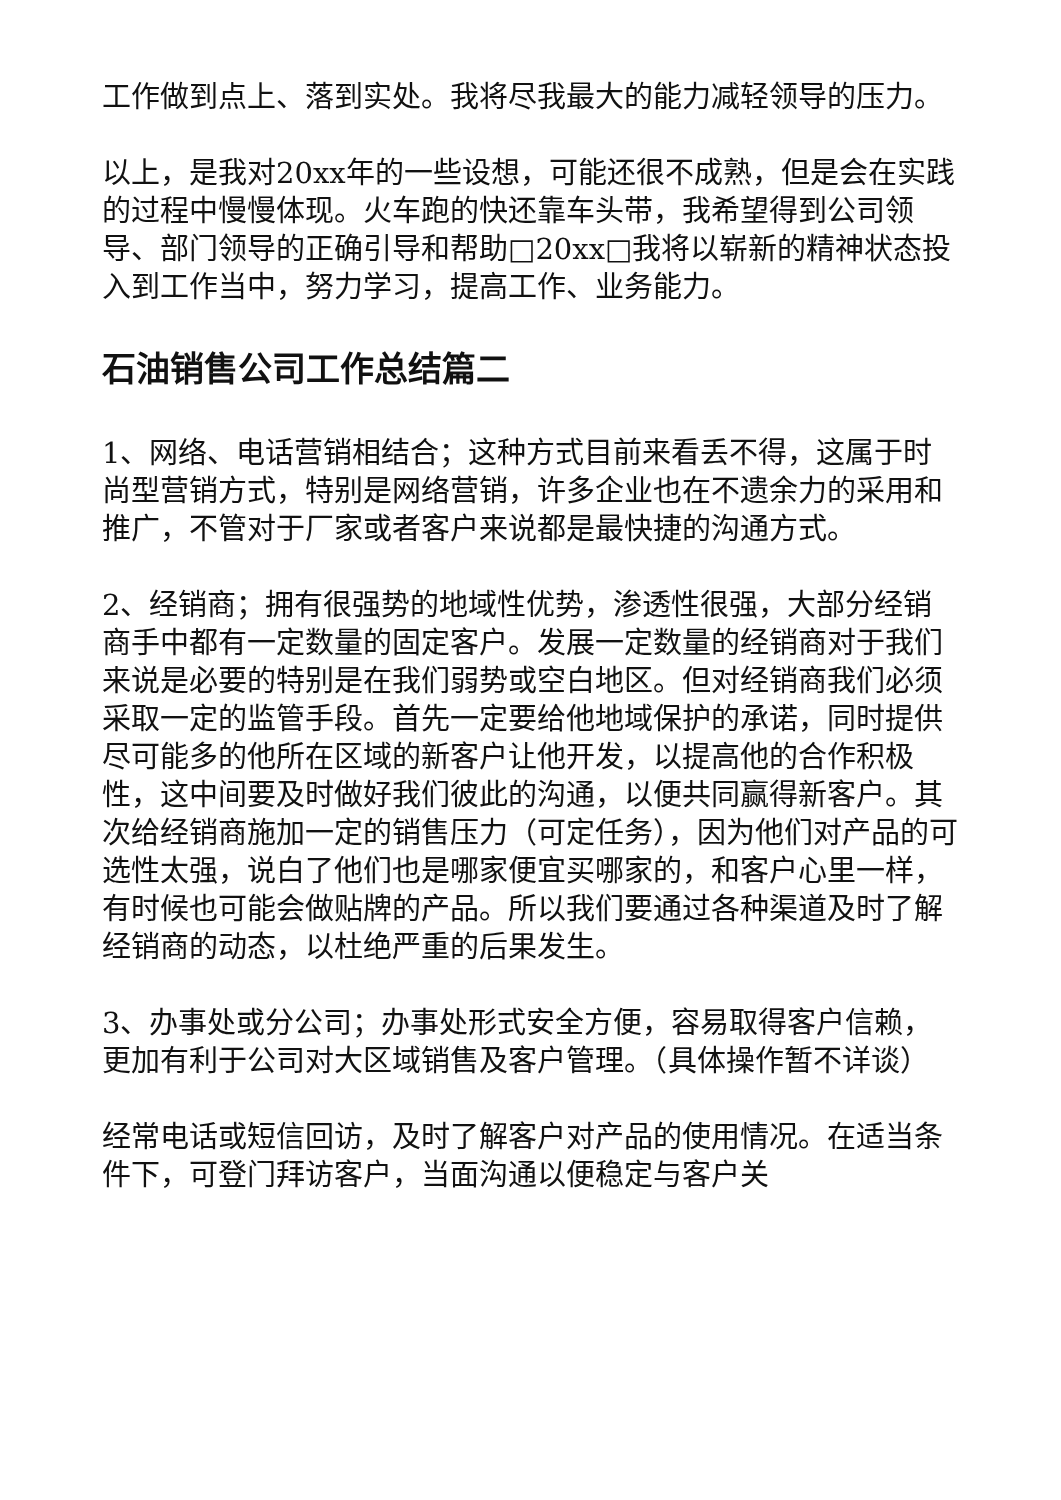工作做到点上、落到实处。我将尽我最大的能力减轻领导的压力。
以上，是我对20xx年的一些设想，可能还很不成熟，但是会在实践的过程中慢慢体现。火车跑的快还靠车头带，我希望得到公司领导、部门领导的正确引导和帮助□20xx□我将以崭新的精神状态投入到工作当中，努力学习，提高工作、业务能力。
石油销售公司工作总结篇二
1、网络、电话营销相结合；这种方式目前来看丢不得，这属于时尚型营销方式，特别是网络营销，许多企业也在不遗余力的采用和推广，不管对于厂家或者客户来说都是最快捷的沟通方式。
2、经销商；拥有很强势的地域性优势，渗透性很强，大部分经销商手中都有一定数量的固定客户。发展一定数量的经销商对于我们来说是必要的特别是在我们弱势或空白地区。但对经销商我们必须采取一定的监管手段。首先一定要给他地域保护的承诺，同时提供尽可能多的他所在区域的新客户让他开发，以提高他的合作积极性，这中间要及时做好我们彼此的沟通，以便共同赢得新客户。其次给经销商施加一定的销售压力（可定任务），因为他们对产品的可选性太强，说白了他们也是哪家便宜买哪家的，和客户心里一样，有时候也可能会做贴牌的产品。所以我们要通过各种渠道及时了解经销商的动态，以杜绝严重的后果发生。
3、办事处或分公司；办事处形式安全方便，容易取得客户信赖，更加有利于公司对大区域销售及客户管理。（具体操作暂不详谈）
经常电话或短信回访，及时了解客户对产品的使用情况。在适当条件下，可登门拜访客户，当面沟通以便稳定与客户关